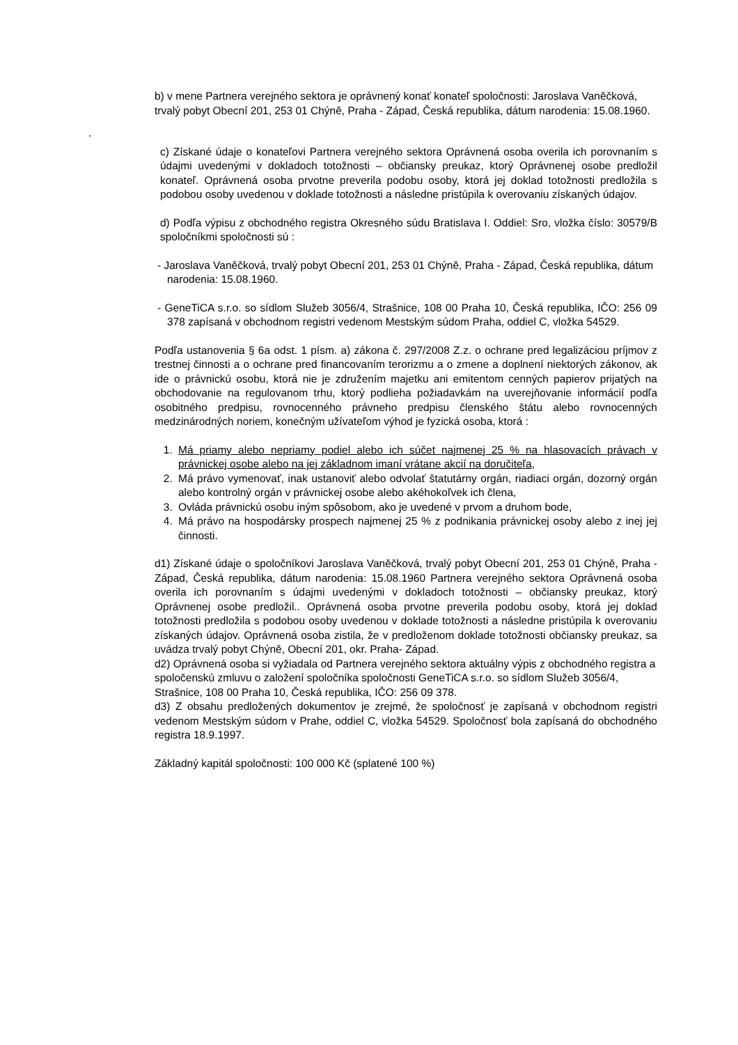b) v mene Partnera verejného sektora je oprávnený konať konateľ spoločnosti: Jaroslava Vaněčková, trvalý pobyt Obecní 201, 253 01 Chýně, Praha - Západ, Česká republika, dátum narodenia: 15.08.1960.
.
c) Získané údaje o konateľovi Partnera verejného sektora Oprávnená osoba overila ich porovnaním s údajmi uvedenými v dokladoch totožnosti – občiansky preukaz, ktorý Oprávnenej osobe predložil konateľ. Oprávnená osoba prvotne preverila podobu osoby, ktorá jej doklad totožnosti predložila s podobou osoby uvedenou v doklade totožnosti a následne pristúpila k overovaniu získaných údajov.
d) Podľa výpisu z obchodného registra Okresného súdu Bratislava I. Oddiel: Sro, vložka číslo: 30579/B spoločníkmi spoločnosti sú :
- Jaroslava Vaněčková, trvalý pobyt Obecní 201, 253 01 Chýně, Praha - Západ, Česká republika, dátum narodenia: 15.08.1960.
- GeneTiCA s.r.o. so sídlom Služeb 3056/4, Strašnice, 108 00 Praha 10, Česká republika, IČO: 256 09 378 zapísaná v obchodnom registri vedenom Mestským súdom Praha, oddiel C, vložka 54529.
Podľa ustanovenia § 6a odst. 1 písm. a) zákona č. 297/2008 Z.z. o ochrane pred legalizáciou príjmov z trestnej činnosti a o ochrane pred financovaním terorizmu a o zmene a doplnení niektorých zákonov, ak ide o právnickú osobu, ktorá nie je združením majetku ani emitentom cenných papierov prijatých na obchodovanie na regulovanom trhu, ktorý podlieha požiadavkám na uverejňovanie informácií podľa osobitného predpisu, rovnocenného právneho predpisu členského štátu alebo rovnocenných medzinárodných noriem, konečným užívateľom výhod je fyzická osoba, ktorá :
1. Má priamy alebo nepriamy podiel alebo ich súčet najmenej 25 % na hlasovacích právach v právnickej osobe alebo na jej základnom imaní vrátane akcií na doručiteľa,
2. Má právo vymenovať, inak ustanoviť alebo odvolať štatutárny orgán, riadiaci orgán, dozorný orgán alebo kontrolný orgán v právnickej osobe alebo akéhokoľvek ich člena,
3. Ovláda právnickú osobu iným spôsobom, ako je uvedené v prvom a druhom bode,
4. Má právo na hospodársky prospech najmenej 25 % z podnikania právnickej osoby alebo z inej jej činnosti.
d1) Získané údaje o spoločníkovi Jaroslava Vaněčková, trvalý pobyt Obecní 201, 253 01 Chýně, Praha - Západ, Česká republika, dátum narodenia: 15.08.1960 Partnera verejného sektora Oprávnená osoba overila ich porovnaním s údajmi uvedenými v dokladoch totožnosti – občiansky preukaz, ktorý Oprávnenej osobe predložil.. Oprávnená osoba prvotne preverila podobu osoby, ktorá jej doklad totožnosti predložila s podobou osoby uvedenou v doklade totožnosti a následne pristúpila k overovaniu získaných údajov. Oprávnená osoba zistila, že v predloženom doklade totožnosti občiansky preukaz, sa uvádza trvalý pobyt Chýně, Obecní 201, okr. Praha- Západ.
d2) Oprávnená osoba si vyžiadala od Partnera verejného sektora aktuálny výpis z obchodného registra a spoločenskú zmluvu o založení spoločníka spoločnosti GeneTiCA s.r.o. so sídlom Služeb 3056/4, Strašnice, 108 00 Praha 10, Česká republika, IČO: 256 09 378.
d3) Z obsahu predložených dokumentov je zrejmé, že spoločnosť je zapísaná v obchodnom registri vedenom Mestským súdom v Prahe, oddiel C, vložka 54529. Spoločnosť bola zapísaná do obchodného registra 18.9.1997.
Základný kapitál spoločnosti: 100 000 Kč (splatené 100 %)